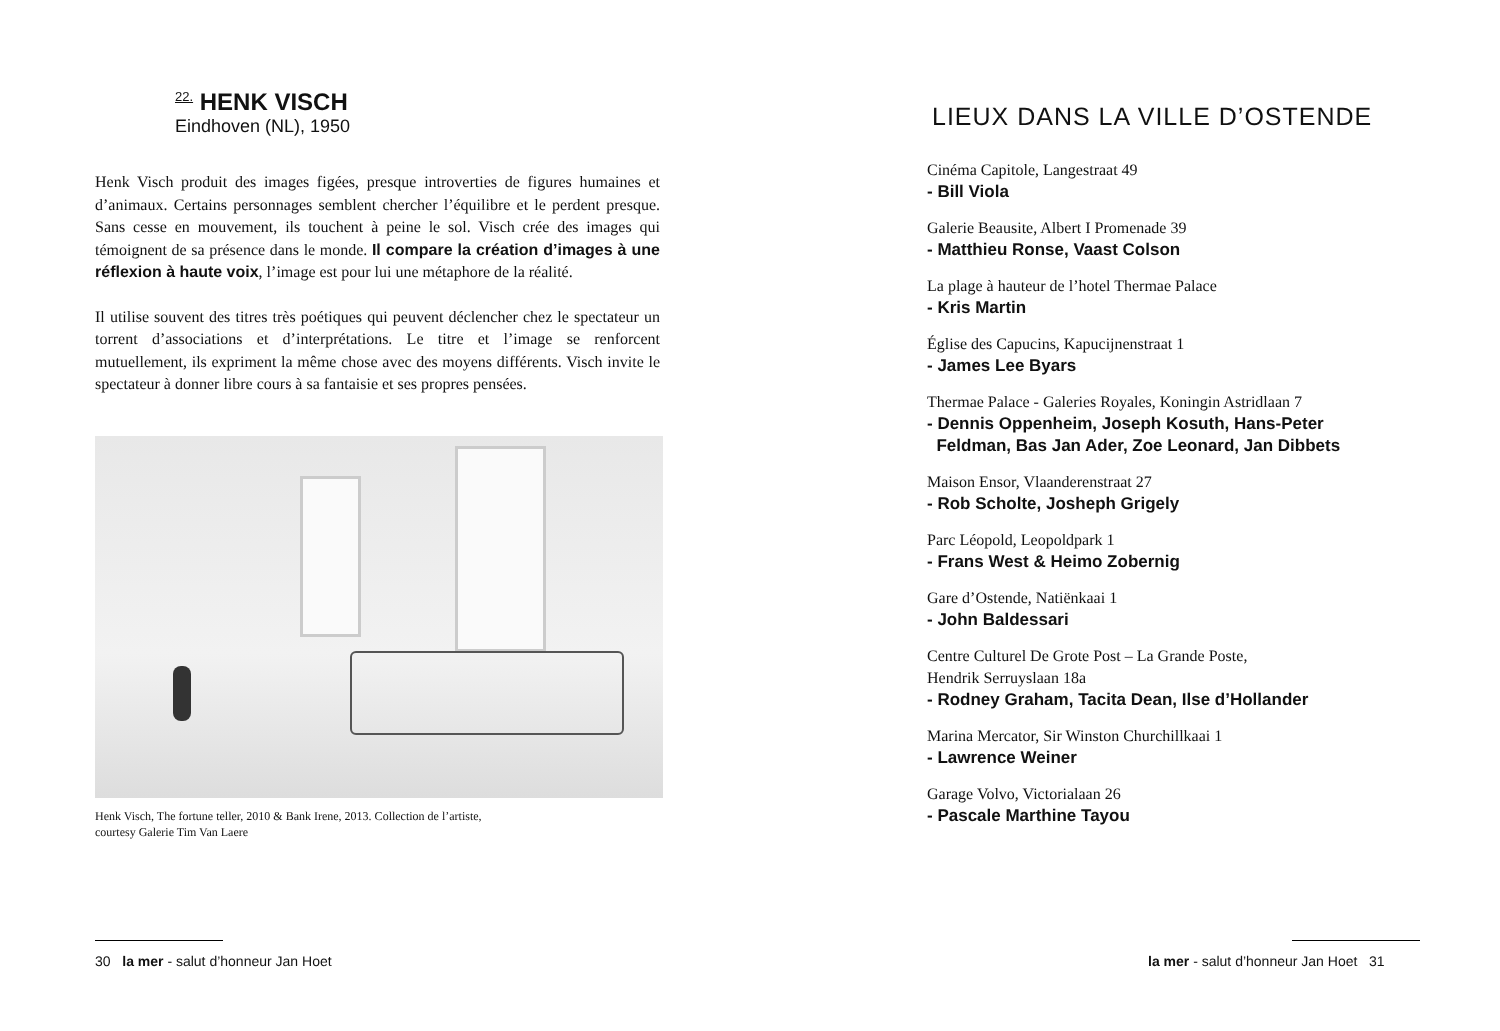<sup>22.</sup> HENK VISCH
Eindhoven (NL), 1950
Henk Visch produit des images figées, presque introverties de figures humaines et d’animaux. Certains personnages semblent chercher l’équilibre et le perdent presque. Sans cesse en mouvement, ils touchent à peine le sol. Visch crée des images qui témoignent de sa présence dans le monde. Il compare la création d’images à une réflexion à haute voix, l’image est pour lui une métaphore de la réalité.
Il utilise souvent des titres très poétiques qui peuvent déclencher chez le spectateur un torrent d’associations et d’interprétations. Le titre et l’image se renforcent mutuellement, ils expriment la même chose avec des moyens différents. Visch invite le spectateur à donner libre cours à sa fantaisie et ses propres pensées.
Henk Visch, The fortune teller, 2010 & Bank Irene, 2013. Collection de l’artiste,
courtesy Galerie Tim Van Laere
30 la mer - salut d’honneur Jan Hoet
LIEUX DANS LA VILLE D’OSTENDE
Cinéma Capitole, Langestraat 49
- Bill Viola
Galerie Beausite, Albert I Promenade 39
- Matthieu Ronse, Vaast Colson
La plage à hauteur de l’hotel Thermae Palace
- Kris Martin
Église des Capucins, Kapucijnenstraat 1
- James Lee Byars
Thermae Palace - Galeries Royales, Koningin Astridlaan 7
- Dennis Oppenheim, Joseph Kosuth, Hans-Peter
Feldman, Bas Jan Ader, Zoe Leonard, Jan Dibbets
Maison Ensor, Vlaanderenstraat 27
- Rob Scholte, Josheph Grigely
Parc Léopold, Leopoldpark 1
- Frans West & Heimo Zobernig
Gare d’Ostende, Natiënkaai 1
- John Baldessari
Centre Culturel De Grote Post – La Grande Poste,
Hendrik Serruyslaan 18a
- Rodney Graham, Tacita Dean, Ilse d’Hollander
Marina Mercator, Sir Winston Churchillkaai 1
- Lawrence Weiner
Garage Volvo, Victorialaan 26
- Pascale Marthine Tayou
la mer - salut d’honneur Jan Hoet 31